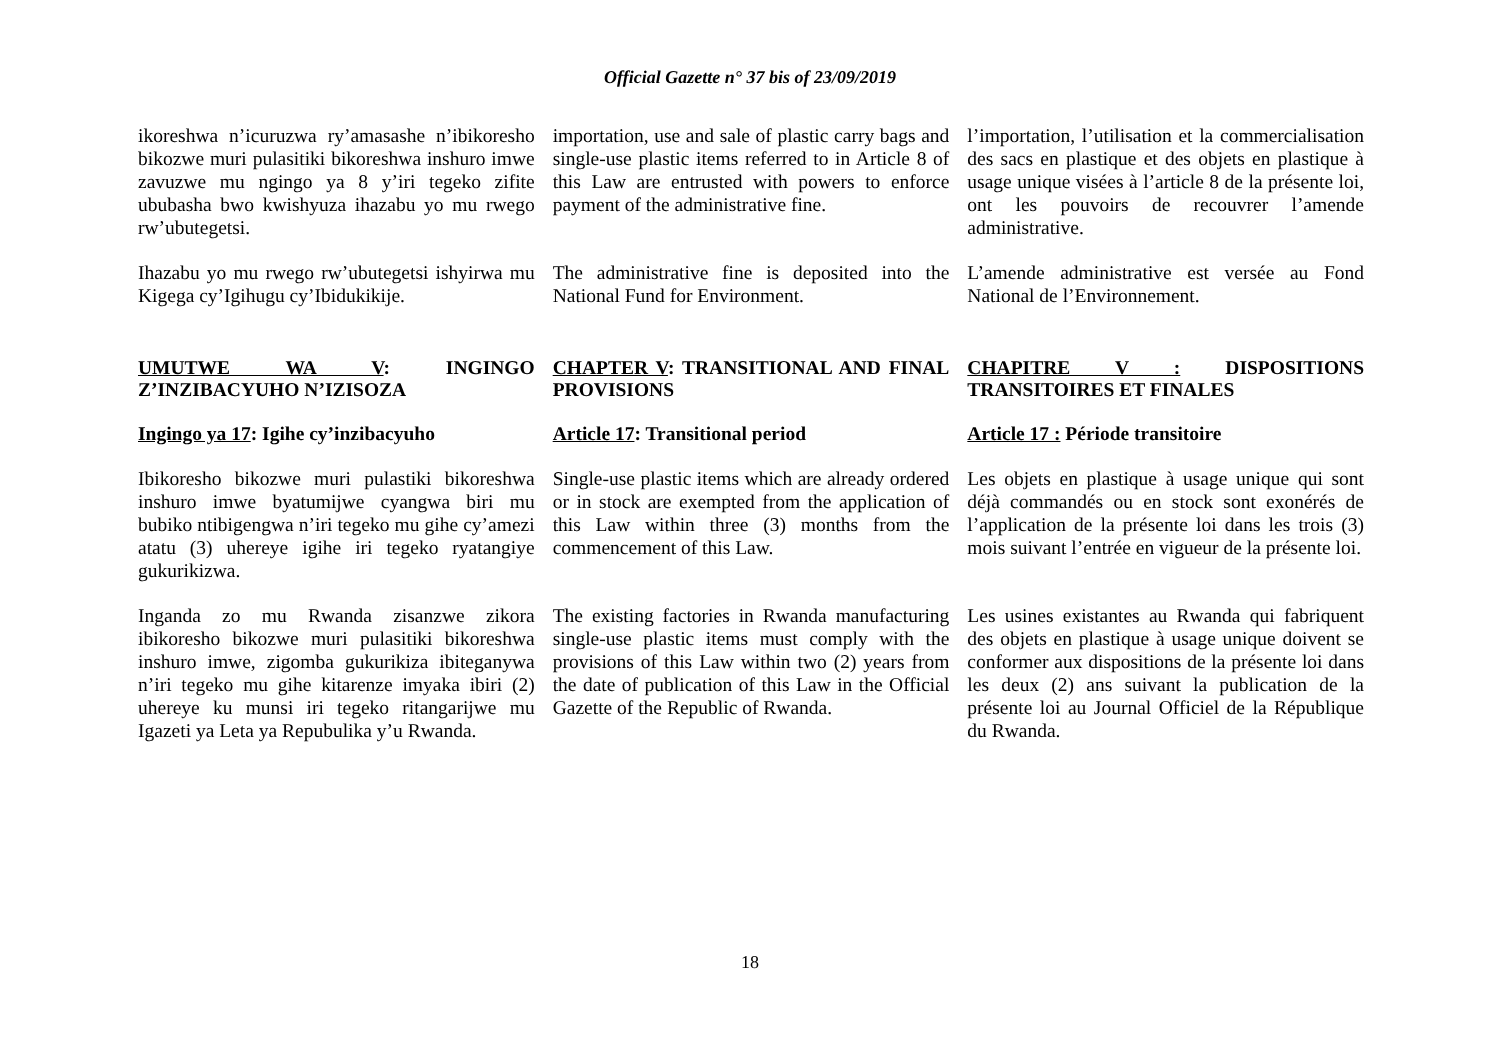Official Gazette n° 37 bis of 23/09/2019
ikoreshwa n’icuruzwa ry’amasashe n’ibikoresho bikozwe muri pulasitiki bikoreshwa inshuro imwe zavuzwe mu ngingo ya 8 y’iri tegeko zifite ububasha bwo kwishyuza ihazabu yo mu rwego rw’ubutegetsi.
importation, use and sale of plastic carry bags and single-use plastic items referred to in Article 8 of this Law are entrusted with powers to enforce payment of the administrative fine.
l’importation, l’utilisation et la commercialisation des sacs en plastique et des objets en plastique à usage unique visées à l’article 8 de la présente loi, ont les pouvoirs de recouvrer l’amende administrative.
Ihazabu yo mu rwego rw’ubutegetsi ishyirwa mu Kigega cy’Igihugu cy’Ibidukikije.
The administrative fine is deposited into the National Fund for Environment.
L’amende administrative est versée au Fond National de l’Environnement.
UMUTWE WA V: INGINGO Z’INZIBACYUHO N’IZISOZA
CHAPTER V: TRANSITIONAL AND FINAL PROVISIONS
CHAPITRE V : DISPOSITIONS TRANSITOIRES ET FINALES
Ingingo ya 17: Igihe cy’inzibacyuho
Article 17: Transitional period
Article 17 : Période transitoire
Ibikoresho bikozwe muri pulastiki bikoreshwa inshuro imwe byatumijwe cyangwa biri mu bubiko ntibigengwa n’iri tegeko mu gihe cy’amezi atatu (3) uhereye igihe iri tegeko ryatangiye gukurikizwa.
Single-use plastic items which are already ordered or in stock are exempted from the application of this Law within three (3) months from the commencement of this Law.
Les objets en plastique à usage unique qui sont déjà commandés ou en stock sont exonérés de l’application de la présente loi dans les trois (3) mois suivant l’entrée en vigueur de la présente loi.
Inganda zo mu Rwanda zisanzwe zikora ibikoresho bikozwe muri pulasitiki bikoreshwa inshuro imwe, zigomba gukurikiza ibiteganywa n’iri tegeko mu gihe kitarenze imyaka ibiri (2) uhereye ku munsi iri tegeko ritangarijwe mu Igazeti ya Leta ya Repubulika y’u Rwanda.
The existing factories in Rwanda manufacturing single-use plastic items must comply with the provisions of this Law within two (2) years from the date of publication of this Law in the Official Gazette of the Republic of Rwanda.
Les usines existantes au Rwanda qui fabriquent des objets en plastique à usage unique doivent se conformer aux dispositions de la présente loi dans les deux (2) ans suivant la publication de la présente loi au Journal Officiel de la République du Rwanda.
18